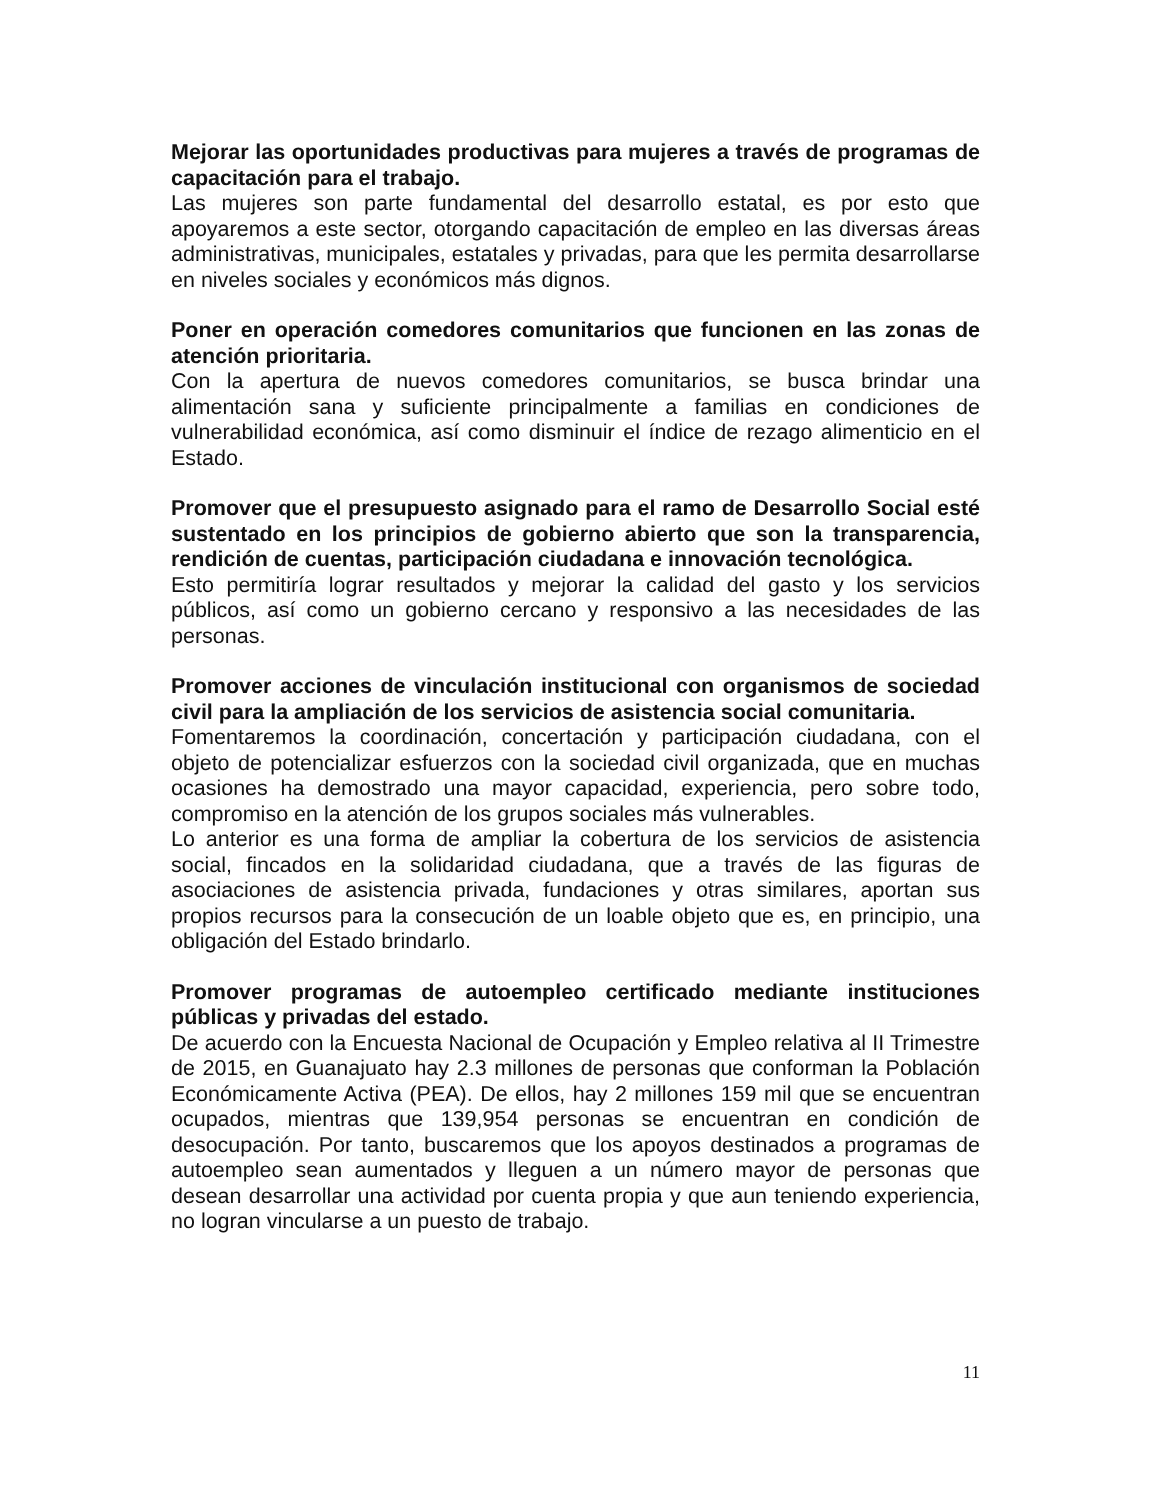Mejorar las oportunidades productivas para mujeres a través de programas de capacitación para el trabajo.
Las mujeres son parte fundamental del desarrollo estatal, es por esto que apoyaremos a este sector, otorgando capacitación de empleo en las diversas áreas administrativas, municipales, estatales y privadas, para que les permita desarrollarse en niveles sociales y económicos más dignos.
Poner en operación comedores comunitarios que funcionen en las zonas de atención prioritaria.
Con la apertura de nuevos comedores comunitarios, se busca brindar una alimentación sana y suficiente principalmente a familias en condiciones de vulnerabilidad económica, así como disminuir el índice de rezago alimenticio en el Estado.
Promover que el presupuesto asignado para el ramo de Desarrollo Social esté sustentado en los principios de gobierno abierto que son la transparencia, rendición de cuentas, participación ciudadana e innovación tecnológica.
Esto permitiría lograr resultados y mejorar la calidad del gasto y los servicios públicos, así como un gobierno cercano y responsivo a las necesidades de las personas.
Promover acciones de vinculación institucional con organismos de sociedad civil para la ampliación de los servicios de asistencia social comunitaria.
Fomentaremos la coordinación, concertación y participación ciudadana, con el objeto de potencializar esfuerzos con la sociedad civil organizada, que en muchas ocasiones ha demostrado una mayor capacidad, experiencia, pero sobre todo, compromiso en la atención de los grupos sociales más vulnerables.
Lo anterior es una forma de ampliar la cobertura de los servicios de asistencia social, fincados en la solidaridad ciudadana, que a través de las figuras de asociaciones de asistencia privada, fundaciones y otras similares, aportan sus propios recursos para la consecución de un loable objeto que es, en principio, una obligación del Estado brindarlo.
Promover programas de autoempleo certificado mediante instituciones públicas y privadas del estado.
De acuerdo con la Encuesta Nacional de Ocupación y Empleo relativa al II Trimestre de 2015, en Guanajuato hay 2.3 millones de personas que conforman la Población Económicamente Activa (PEA). De ellos, hay 2 millones 159 mil que se encuentran ocupados, mientras que 139,954 personas se encuentran en condición de desocupación. Por tanto, buscaremos que los apoyos destinados a programas de autoempleo sean aumentados y lleguen a un número mayor de personas que desean desarrollar una actividad por cuenta propia y que aun teniendo experiencia, no logran vincularse a un puesto de trabajo.
11